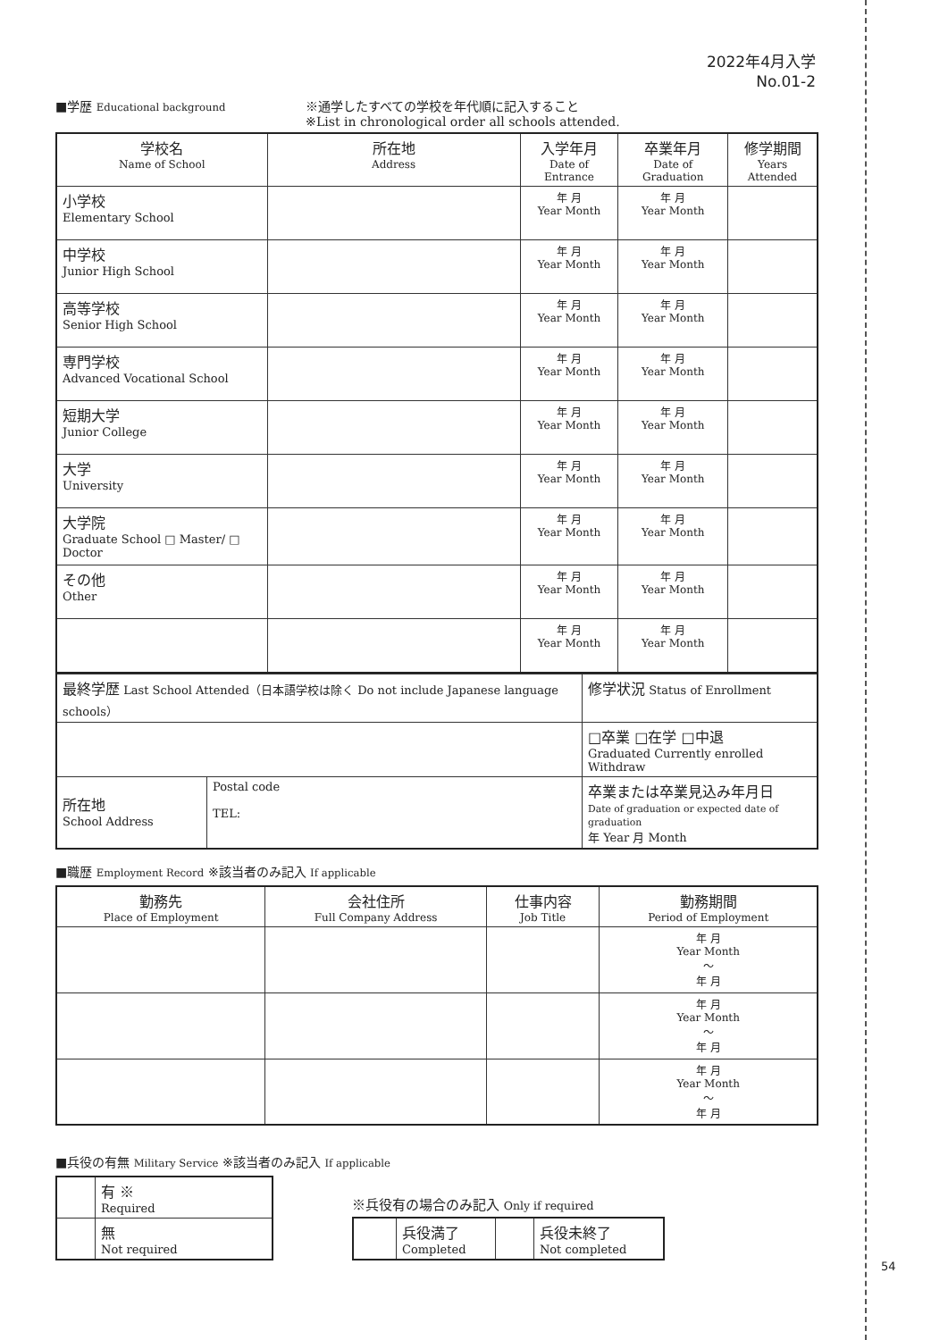2022年4月入学
No.01-2
■学歴 Educational background
※通学したすべての学校を年代順に記入すること
※List in chronological order all schools attended.
| 学校名 Name of School | 所在地 Address | 入学年月 Date of Entrance | 卒業年月 Date of Graduation | 修学期間 Years Attended |
| --- | --- | --- | --- | --- |
| 小学校 Elementary School | | 年 月 Year Month | 年 月 Year Month | |
| 中学校 Junior High School | | 年 月 Year Month | 年 月 Year Month | |
| 高等学校 Senior High School | | 年 月 Year Month | 年 月 Year Month | |
| 専門学校 Advanced Vocational School | | 年 月 Year Month | 年 月 Year Month | |
| 短期大学 Junior College | | 年 月 Year Month | 年 月 Year Month | |
| 大学 University | | 年 月 Year Month | 年 月 Year Month | |
| 大学院 Graduate School □ Master/ □ Doctor | | 年 月 Year Month | 年 月 Year Month | |
| その他 Other | | 年 月 Year Month | 年 月 Year Month | |
| | | 年 月 Year Month | 年 月 Year Month | |
| 最終学歴 Last School Attended（日本語学校は除く Do not include Japanese language schools） | | 修学状況 Status of Enrollment |
| | | □卒業 □在学 □中退 Graduated Currently enrolled Withdraw |
| 所在地 School Address | Postal code TEL: | 卒業または卒業見込み年月日 Date of graduation or expected date of graduation 年 Year 月 Month |
■職歴 Employment Record ※該当者のみ記入 If applicable
| 勤務先 Place of Employment | 会社住所 Full Company Address | 仕事内容 Job Title | 勤務期間 Period of Employment |
| --- | --- | --- | --- |
| | | | 年 月 Year Month 〜 年 月 |
| | | | 年 月 Year Month 〜 年 月 |
| | | | 年 月 Year Month 〜 年 月 |
■兵役の有無 Military Service ※該当者のみ記入 If applicable
| | 有 ※ Required |
| | 無 Not required |
※兵役有の場合のみ記入 Only if required
| | 兵役満了 Completed | | 兵役未終了 Not completed |
54